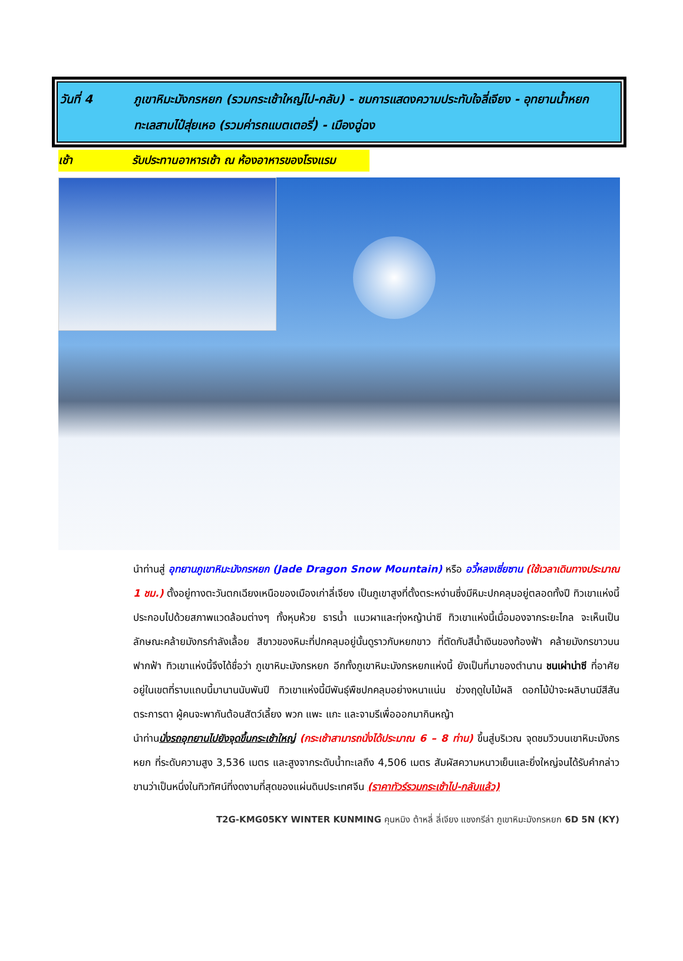วันที่ 4 ภูเขาหิมะมังกรหยก (รวมกระเช้าใหญ่ไป-กลับ) - ชมการแสดงความประทับใจลี่เจียง - อุทยานน้ำหยกทะเลสาบไป๋สุ่ยเหอ (รวมค่ารถแบตเตอรี่) - เมืองฉู่ฉง
เช้า รับประทานอาหารเช้า ณ ห้องอาหารของโรงแรม
นำท่านสู่ อุทยานภูเขาหิมะมังกรหยก (Jade Dragon Snow Mountain) หรือ อวี้หลงเซี่ยซาน (ใช้เวลาเดินทางประมาณ 1 ชม.) ตั้งอยู่ทางตะวันตกเฉียงเหนือของเมืองเก่าลี่เจียง เป็นภูเขาสูงที่ตั้งตระหง่านซึ่งมีหิมะปกคลุมอยู่ตลอดทั้งปี ทิวเขาแห่งนี้ประกอบไปด้วยสภาพแวดล้อมต่างๆ ทั้งหุบห้วย ธารน้ำ แนวผาและทุ่งหญ้าน่าซี ทิวเขาแห่งนี้เมื่อมองจากระยะไกล จะเห็นเป็นลักษณะคล้ายมังกรกำลังเลื้อย สีขาวของหิมะที่ปกคลุมอยู่นั้นดูราวกับหยกขาว ที่ตัดกับสีน้ำเงินของท้องฟ้า คล้ายมังกรขาวบนฟากฟ้า ทิวเขาแห่งนี้จึงได้ชื่อว่า ภูเขาหิมะมังกรหยก อีกทั้งภูเขาหิมะมังกรหยกแห่งนี้ ยังเป็นที่มาของตำนาน ชนเผ่าน่าซี ที่อาศัยอยู่ในเขตที่ราบแถบนี้มานานนับพันปี ทิวเขาแห่งนี้มีพันธุ์พืชปกคลุมอย่างหนาแน่น ช่วงฤดูใบไม้ผลิ ดอกไม้ป่าจะผลิบานมีสีสันตระการตา ผู้คนจะพากันต้อนสัตว์เลี้ยง พวก แพะ แกะ และจามรีเพื่อออกมากินหญ้า
นำท่านนั่งรถอุทยานไปยังจุดขึ้นกระเช้าใหญ่ (กระเช้าสามารถนั่งได้ประมาณ 6 – 8 ท่าน) ขึ้นสู่บริเวณ จุดชมวิวบนเขาหิมะมังกรหยก ที่ระดับความสูง 3,536 เมตร และสูงจากระดับน้ำทะเลถึง 4,506 เมตร สัมผัสความหนาวเย็นและยิ่งใหญ่จนได้รับคำกล่าวขานว่าเป็นหนึ่งในทิวทัศน์ที่งดงามที่สุดของแผ่นดินประเทศจีน (ราคาทัวร์รวมกระเช้าไป-กลับแล้ว)
T2G-KMG05KY WINTER KUNMING คุนหมิง ต้าหลี่ ลี่เจียง แชงกรีล่า ภูเขาหิมะมังกรหยก 6D 5N (KY)